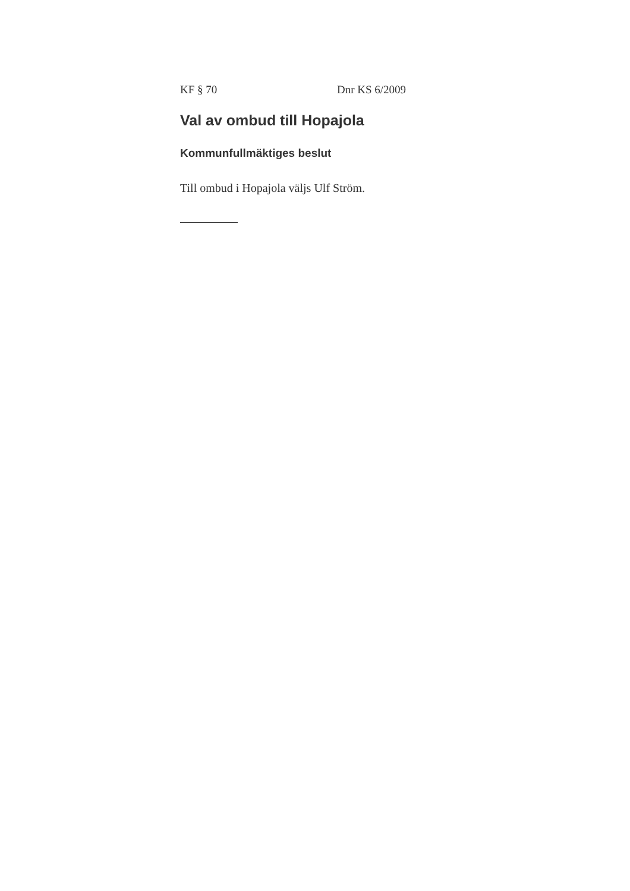KF § 70 Dnr KS 6/2009
Val av ombud till Hopajola
Kommunfullmäktiges beslut
Till ombud i Hopajola väljs Ulf Ström.